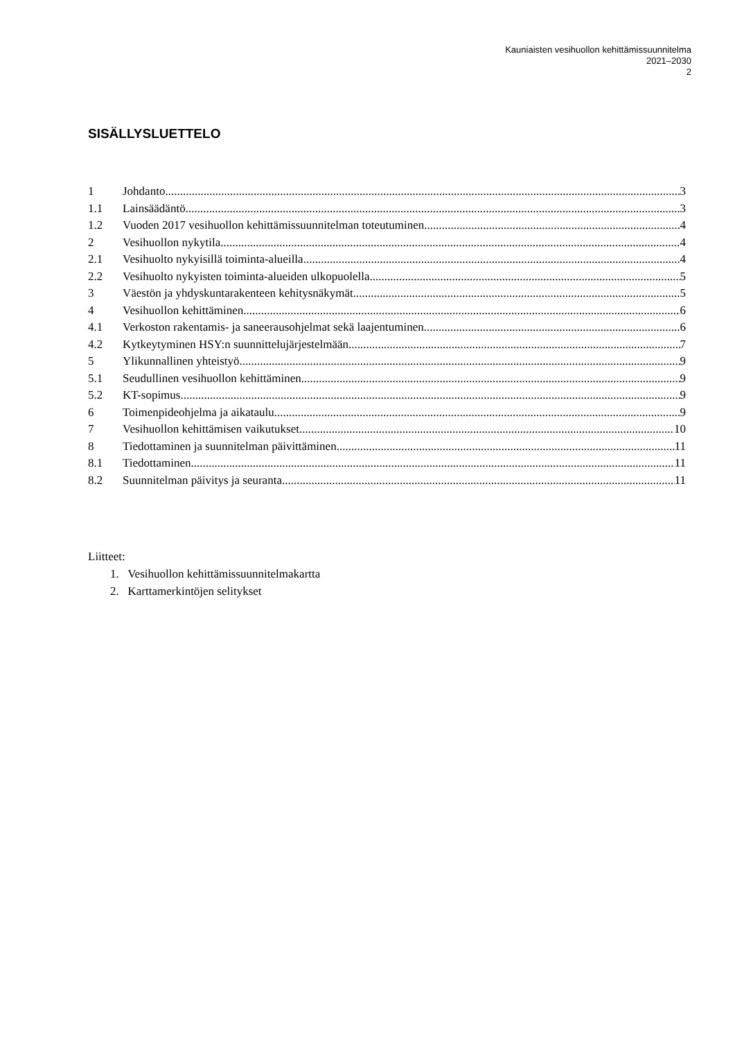Kauniaisten vesihuollon kehittämissuunnitelma
2021–2030
2
SISÄLLYSLUETTELO
1 Johdanto 3
1.1 Lainsäädäntö 3
1.2 Vuoden 2017 vesihuollon kehittämissuunnitelman toteutuminen 4
2 Vesihuollon nykytila 4
2.1 Vesihuolto nykyisillä toiminta-alueilla 4
2.2 Vesihuolto nykyisten toiminta-alueiden ulkopuolella 5
3 Väestön ja yhdyskuntarakenteen kehitysnäkymät 5
4 Vesihuollon kehittäminen 6
4.1 Verkoston rakentamis- ja saneerausohjelmat sekä laajentuminen 6
4.2 Kytkeytyminen HSY:n suunnittelujärjestelmään 7
5 Ylikunnallinen yhteistyö 9
5.1 Seudullinen vesihuollon kehittäminen 9
5.2 KT-sopimus 9
6 Toimenpideohjelma ja aikataulu 9
7 Vesihuollon kehittämisen vaikutukset 10
8 Tiedottaminen ja suunnitelman päivittäminen 11
8.1 Tiedottaminen 11
8.2 Suunnitelman päivitys ja seuranta 11
Liitteet:
1. Vesihuollon kehittämissuunnitelmakartta
2. Karttamerkintöjen selitykset